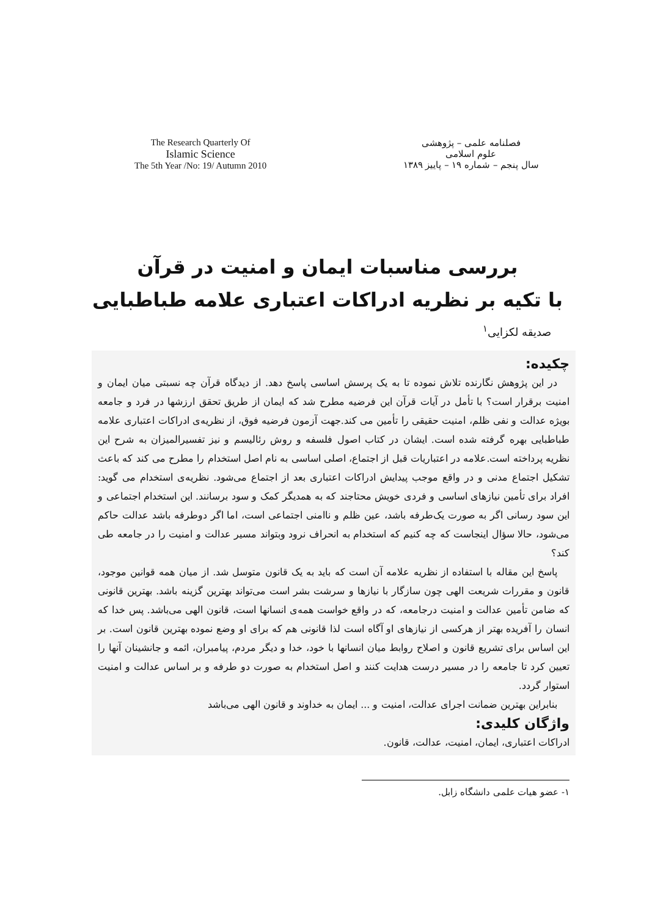The Research Quarterly Of
Islamic Science
The 5th Year /No: 19/ Autumn 2010
فصلنامه علمی – پژوهشی
علوم اسلامی
سال پنجم – شماره ۱۹ – پاییز ۱۳۸۹
بررسی مناسبات ایمان و امنیت در قرآن
با تکیه بر نظریه ادراکات اعتباری علامه طباطبایی
صدیقه لکزایی<sup>۱</sup>
چکیده:
در این پژوهش نگارنده تلاش نموده تا به یک پرسش اساسی پاسخ دهد. از دیدگاه قرآن چه نسبتی میان ایمان و امنیت برقرار است؟ با تأمل در آیات قرآن این فرضیه مطرح شد که ایمان از طریق تحقق ارزشها در فرد و جامعه بویژه عدالت و نفی ظلم، امنیت حقیقی را تأمین می کند.جهت آزمون فرضیه فوق، از نظریه‌ی ادراکات اعتباری علامه طباطبایی بهره گرفته شده است. ایشان در کتاب اصول فلسفه و روش رئالیسم و نیز تفسیرالمیزان به شرح این نظریه پرداخته است.علامه در اعتباریات قبل از اجتماع، اصلی اساسی به نام اصل استخدام را مطرح می کند که باعث تشکیل اجتماع مدنی و در واقع موجب پیدایش ادراکات اعتباری بعد از اجتماع می‌شود. نظریه‌ی استخدام می گوید: افراد برای تأمین نیازهای اساسی و فردی خویش محتاجند که به همدیگر کمک و سود برسانند. این استخدام اجتماعی و این سود رسانی اگر به صورت یک‌طرفه باشد، عین ظلم و ناامنی اجتماعی است، اما اگر دوطرفه باشد عدالت حاکم می‌شود، حالا سؤال اینجاست که چه کنیم که استخدام به انحراف نرود وبتواند مسیر عدالت و امنیت را در جامعه طی کند؟
پاسخ این مقاله با استفاده از نظریه علامه آن است که باید به یک قانون متوسل شد. از میان همه قوانین موجود، قانون و مقررات شریعت الهی چون سازگار با نیازها و سرشت بشر است می‌تواند بهترین گزینه باشد. بهترین قانونی که ضامن تأمین عدالت و امنیت درجامعه، که در واقع خواست همه‌ی انسانها است، قانون الهی می‌باشد. پس خدا که انسان را آفریده بهتر از هرکسی از نیازهای او آگاه است لذا قانونی هم که برای او وضع نموده بهترین قانون است. بر این اساس برای تشریع قانون و اصلاح روابط میان انسانها با خود، خدا و دیگر مردم، پیامبران، ائمه و جانشینان آنها را تعیین کرد تا جامعه را در مسیر درست هدایت کنند و اصل استخدام به صورت دو طرفه و بر اساس عدالت و امنیت استوار گردد.
بنابراین بهترین ضمانت اجرای عدالت، امنیت و ... ایمان به خداوند و قانون الهی می‌باشد
واژگان کلیدی:
ادراکات اعتباری، ایمان، امنیت، عدالت، قانون.
۱- عضو هیات علمی دانشگاه زابل.